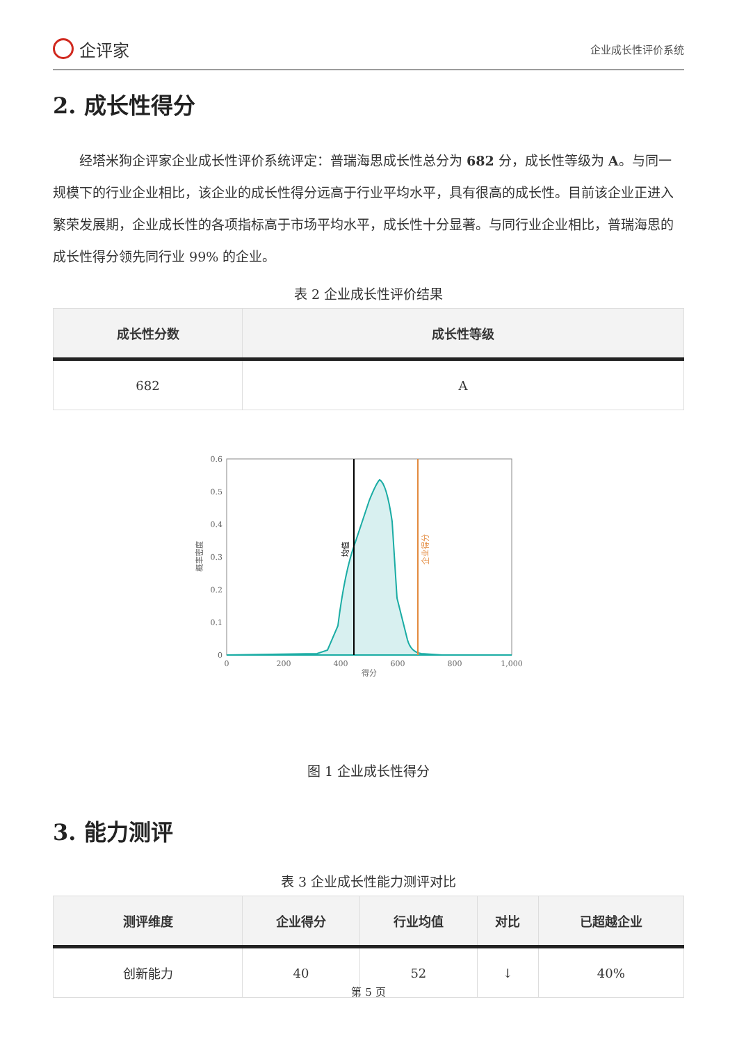企评家
企业成长性评价系统
2. 成长性得分
经塔米狗企评家企业成长性评价系统评定：普瑞海思成长性总分为 682 分，成长性等级为 A。与同一规模下的行业企业相比，该企业的成长性得分远高于行业平均水平，具有很高的成长性。目前该企业正进入繁荣发展期，企业成长性的各项指标高于市场平均水平，成长性十分显著。与同行业企业相比，普瑞海思的成长性得分领先同行业 99% 的企业。
表 2 企业成长性评价结果
| 成长性分数 | 成长性等级 |
| --- | --- |
| 682 | A |
0.6
0.5
0.4
0.3
0.2
0.1
0
0
200
400
600
800
1,000
得分
概率密度
均值
企业得分
图 1 企业成长性得分
3. 能力测评
表 3 企业成长性能力测评对比
| 测评维度 | 企业得分 | 行业均值 | 对比 | 已超越企业 |
| --- | --- | --- | --- | --- |
| 创新能力 | 40 | 52 | ↓ | 40% |
第 5 页